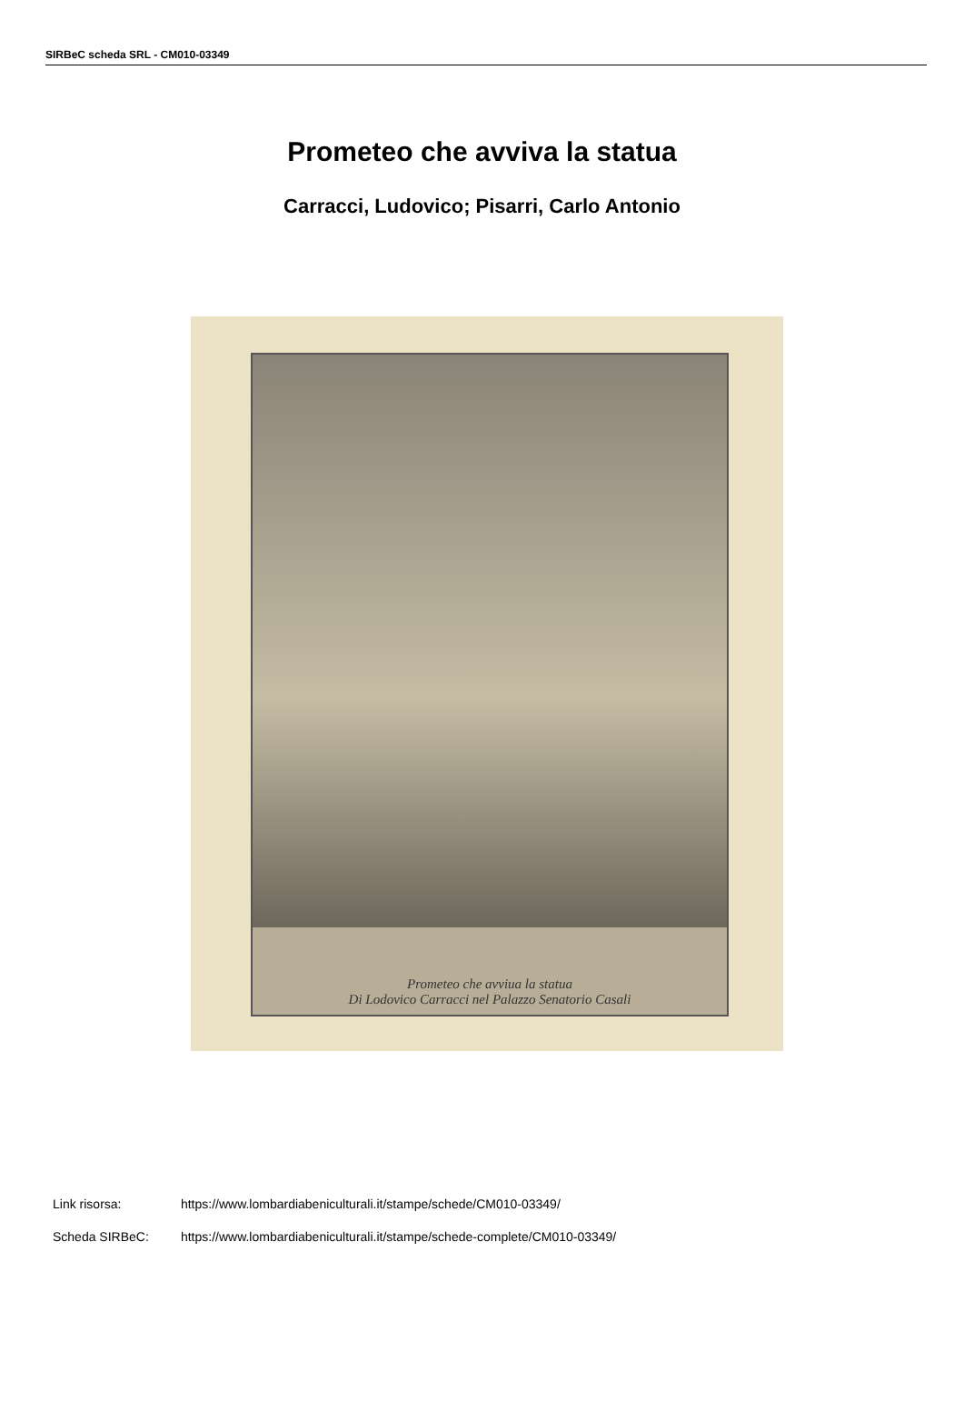SIRBeC scheda SRL - CM010-03349
Prometeo che avviva la statua
Carracci, Ludovico; Pisarri, Carlo Antonio
Prometeo che avviua la statua
Di Lodovico Carracci nel Palazzo Senatorio Casali
Link risorsa: https://www.lombardiabeniculturali.it/stampe/schede/CM010-03349/
Scheda SIRBeC: https://www.lombardiabeniculturali.it/stampe/schede-complete/CM010-03349/